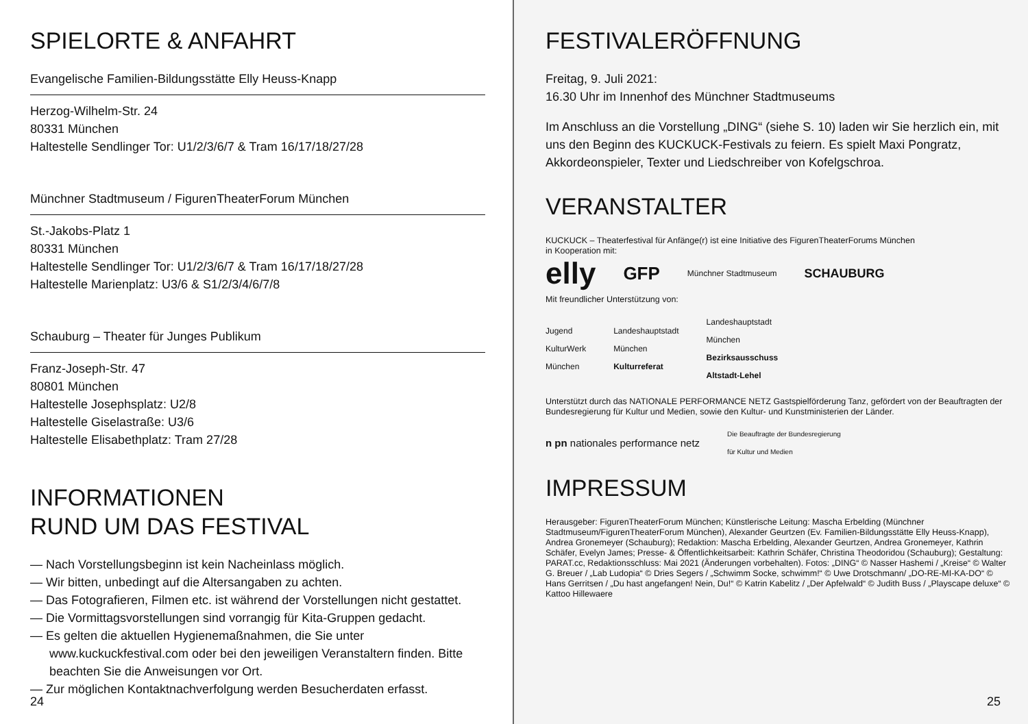SPIELORTE & ANFAHRT
Evangelische Familien-Bildungsstätte Elly Heuss-Knapp
Herzog-Wilhelm-Str. 24
80331 München
Haltestelle Sendlinger Tor: U1/2/3/6/7 & Tram 16/17/18/27/28
Münchner Stadtmuseum / FigurenTheaterForum München
St.-Jakobs-Platz 1
80331 München
Haltestelle Sendlinger Tor: U1/2/3/6/7 & Tram 16/17/18/27/28
Haltestelle Marienplatz: U3/6 & S1/2/3/4/6/7/8
Schauburg – Theater für Junges Publikum
Franz-Joseph-Str. 47
80801 München
Haltestelle Josephsplatz: U2/8
Haltestelle Giselastraße: U3/6
Haltestelle Elisabethplatz: Tram 27/28
INFORMATIONEN
RUND UM DAS FESTIVAL
— Nach Vorstellungsbeginn ist kein Nacheinlass möglich.
— Wir bitten, unbedingt auf die Altersangaben zu achten.
— Das Fotografieren, Filmen etc. ist während der Vorstellungen nicht gestattet.
— Die Vormittagsvorstellungen sind vorrangig für Kita-Gruppen gedacht.
— Es gelten die aktuellen Hygienemaßnahmen, die Sie unter www.kuckuckfestival.com oder bei den jeweiligen Veranstaltern finden. Bitte beachten Sie die Anweisungen vor Ort.
— Zur möglichen Kontaktnachverfolgung werden Besucherdaten erfasst.
24
FESTIVALERÖFFNUNG
Freitag, 9. Juli 2021:
16.30 Uhr im Innenhof des Münchner Stadtmuseums
Im Anschluss an die Vorstellung „DING“ (siehe S. 10) laden wir Sie herzlich ein, mit uns den Beginn des KUCKUCK-Festivals zu feiern. Es spielt Maxi Pongratz, Akkordeonspieler, Texter und Liedschreiber von Kofelgschroa.
VERANSTALTER
KUCKUCK – Theaterfestival für Anfänge(r) ist eine Initiative des FigurenTheaterForums München
in Kooperation mit:
elly GFP Münchner Stadtmuseum SCHAUBURG
Mit freundlicher Unterstützung von:
Jugend
KulturWerk
München Landeshauptstadt
München
Kulturreferat Landeshauptstadt
München
Bezirksausschuss
Altstadt-Lehel
Unterstützt durch das NATIONALE PERFORMANCE NETZ Gastspielförderung Tanz, gefördert von der Beauftragten der Bundesregierung für Kultur und Medien, sowie den Kultur- und Kunstministerien der Länder.
n pn nationales performance netz Die Beauftragte der Bundesregierung
für Kultur und Medien
IMPRESSUM
Herausgeber: FigurenTheaterForum München; Künstlerische Leitung: Mascha Erbelding (Münchner Stadtmuseum/FigurenTheaterForum München), Alexander Geurtzen (Ev. Familien-Bildungsstätte Elly Heuss-Knapp), Andrea Gronemeyer (Schauburg); Redaktion: Mascha Erbelding, Alexander Geurtzen, Andrea Gronemeyer, Kathrin Schäfer, Evelyn James; Presse- & Öffentlichkeitsarbeit: Kathrin Schäfer, Christina Theodoridou (Schauburg); Gestaltung: PARAT.cc, Redaktionsschluss: Mai 2021 (Änderungen vorbehalten). Fotos: „DING“ © Nasser Hashemi / „Kreise“ © Walter G. Breuer / „Lab Ludopia“ © Dries Segers / „Schwimm Socke, schwimm!“ © Uwe Drotschmann/ „DO-RE-MI-KA-DO“ © Hans Gerritsen / „Du hast angefangen! Nein, Du!“ © Katrin Kabelitz / „Der Apfelwald“ © Judith Buss / „Playscape deluxe“ © Kattoo Hillewaere
25